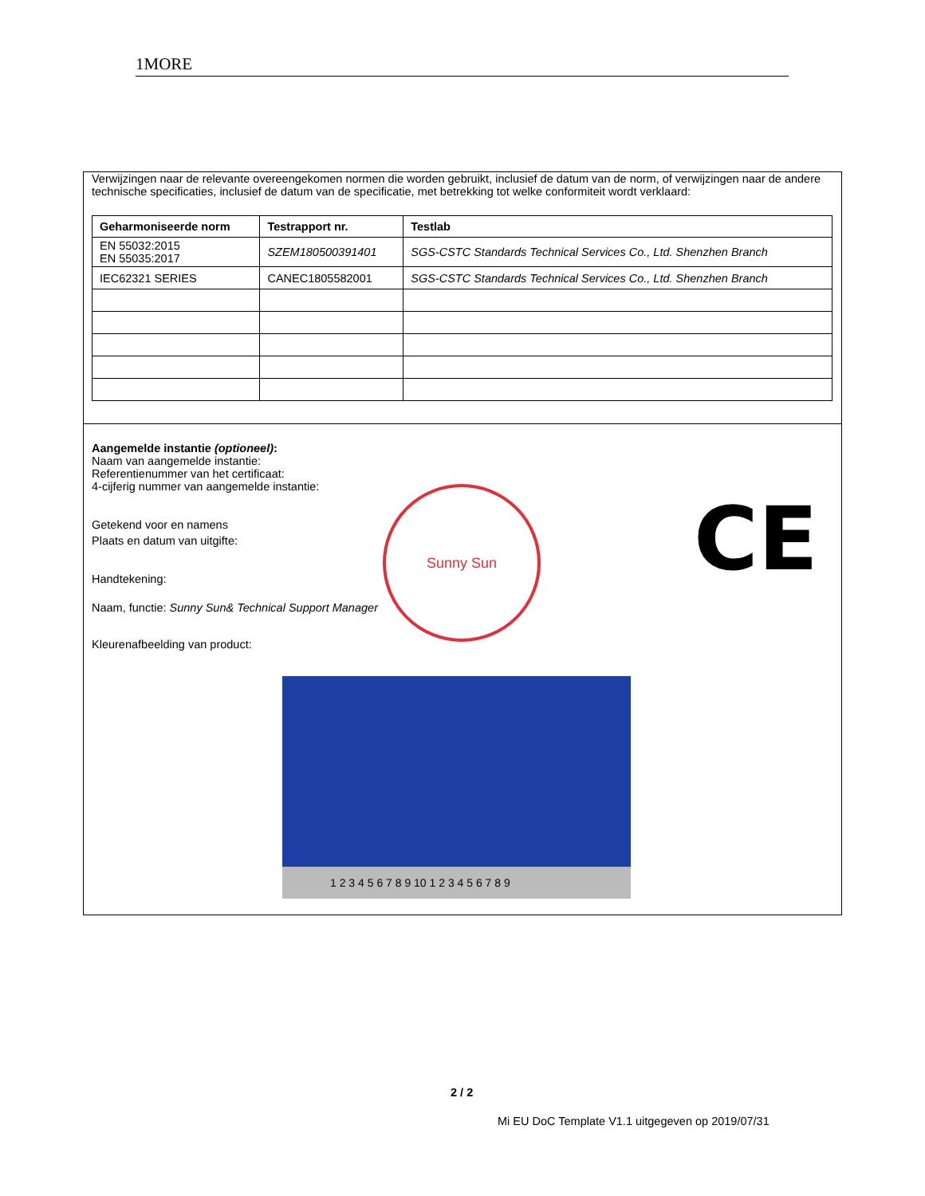1MORE
Verwijzingen naar de relevante overeengekomen normen die worden gebruikt, inclusief de datum van de norm, of verwijzingen naar de andere technische specificaties, inclusief de datum van de specificatie, met betrekking tot welke conformiteit wordt verklaard:
| Geharmoniseerde norm | Testrapport nr. | Testlab |
| --- | --- | --- |
| EN 55032:2015 EN 55035:2017 | SZEM180500391401 | SGS-CSTC Standards Technical Services Co., Ltd. Shenzhen Branch |
| IEC62321 SERIES | CANEC1805582001 | SGS-CSTC Standards Technical Services Co., Ltd. Shenzhen Branch |
Aangemelde instantie (optioneel):
Naam van aangemelde instantie:
Referentienummer van het certificaat:
4-cijferig nummer van aangemelde instantie:
Getekend voor en namens
Plaats en datum van uitgifte:
Handtekening:
Naam, functie: Sunny Sun& Technical Support Manager
Kleurenafbeelding van product:
Sunny Sun CE
1 2 3 4 5 6 7 8 9 10 1 2 3 4 5 6 7 8 9
2 / 2
Mi EU DoC Template V1.1 uitgegeven op 2019/07/31